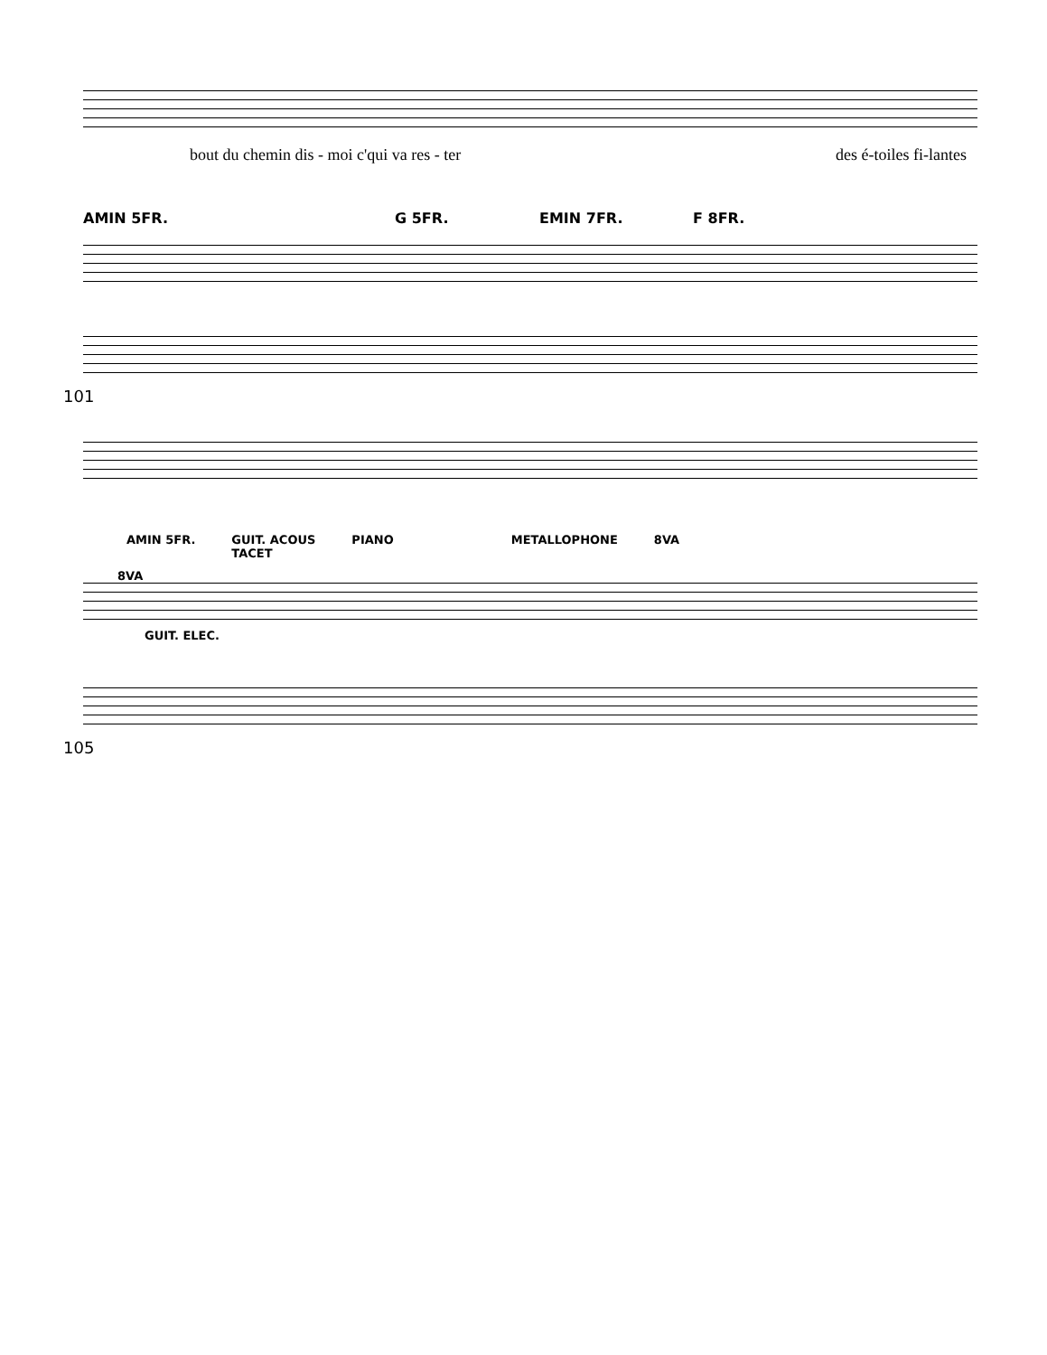bout du chemin dis - moi c'qui va res - ter des é-toiles fi-lantes
AMIN 5FR. G 5FR. EMIN 7FR. F 8FR.
101
AMIN 5FR. GUIT. ACOUS
TACET PIANO METALLOPHONE 8VA
8VA
GUIT. ELEC.
105